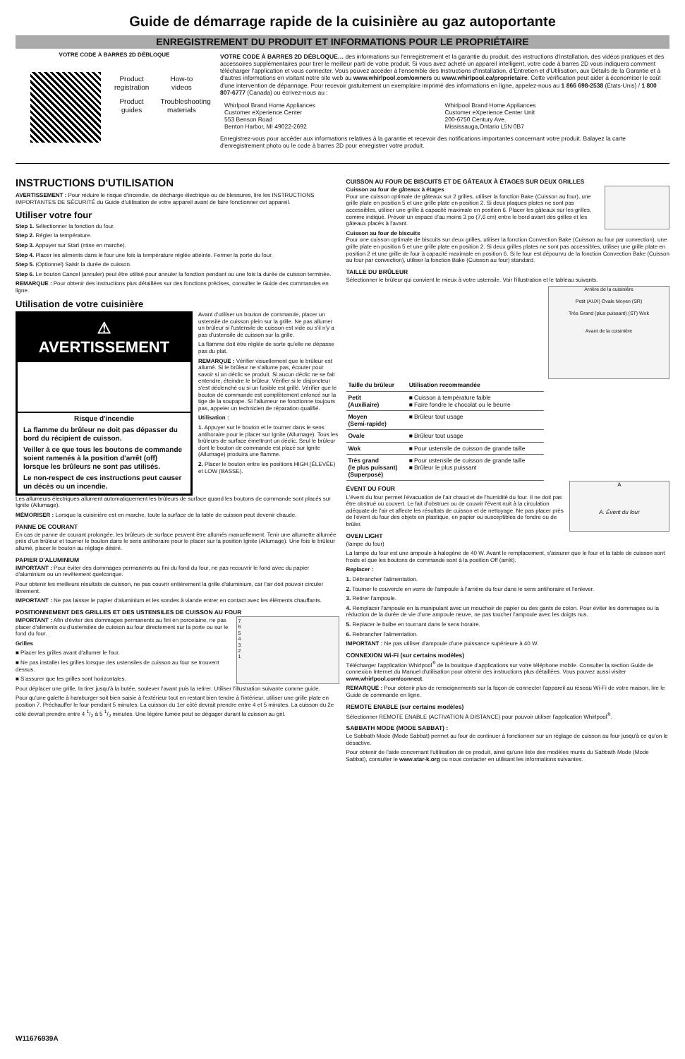Guide de démarrage rapide de la cuisinière au gaz autoportante
ENREGISTREMENT DU PRODUIT ET INFORMATIONS POUR LE PROPRIÉTAIRE
VOTRE CODE À BARRES 2D DÉBLOQUE
Product registration
How-to videos
Product guides
Troubleshooting materials
VOTRE CODE À BARRES 2D DÉBLOQUE… des informations sur l'enregistrement et la garantie du produit, des instructions d'installation, des vidéos pratiques et des accessoires supplémentaires pour tirer le meilleur parti de votre produit. Si vous avez acheté un appareil intelligent, votre code à barres 2D vous indiquera comment télécharger l'application et vous connecter. Vous pouvez accéder à l'ensemble des Instructions d'Installation, d'Entretien et d'Utilisation, aux Détails de la Garantie et à d'autres informations en visitant notre site web au www.whirlpool.com/owners ou www.whirlpool.ca/proprietaire. Cette vérification peut aider à économiser le coût d'une intervention de dépannage. Pour recevoir gratuitement un exemplaire imprimé des informations en ligne, appelez-nous au 1 866 698-2538 (États-Unis) / 1 800 807-6777 (Canada) ou écrivez-nous au :
Whirlpool Brand Home Appliances
Customer eXperience Center
553 Benson Road
Benton Harbor, MI 49022-2692
Whirlpool Brand Home Appliances
Customer eXperience Center Unit
200-6750 Century Ave.
Mississauga,Ontario L5N 0B7
Enregistrez-vous pour accéder aux informations relatives à la garantie et recevoir des notifications importantes concernant votre produit. Balayez la carte d'enregistrement photo ou le code à barres 2D pour enregistrer votre produit.
INSTRUCTIONS D'UTILISATION
AVERTISSEMENT : Pour réduire le risque d'incendie, de décharge électrique ou de blessures, lire les INSTRUCTIONS IMPORTANTES DE SÉCURITÉ du Guide d'utilisation de votre appareil avant de faire fonctionner cet appareil.
Utiliser votre four
Step 1. Sélectionner la fonction du four.
Step 2. Régler la température.
Step 3. Appuyer sur Start (mise en marche).
Step 4. Placer les aliments dans le four une fois la température réglée atteinte. Fermer la porte du four.
Step 5. (Optionnel) Saisir la durée de cuisson.
Step 6. Le bouton Cancel (annuler) peut être utilisé pour annuler la fonction pendant ou une fois la durée de cuisson terminée.
REMARQUE : Pour obtenir des instructions plus détaillées sur des fonctions précises, consulter le Guide des commandes en ligne.
Utilisation de votre cuisinière
⚠
AVERTISSEMENT
Risque d'incendie
La flamme du brûleur ne doit pas dépasser du bord du récipient de cuisson.
Veiller à ce que tous les boutons de commande soient ramenés à la position d'arrêt (off) lorsque les brûleurs ne sont pas utilisés.
Le non-respect de ces instructions peut causer un décès ou un incendie.
Avant d'utiliser un bouton de commande, placer un ustensile de cuisson plein sur la grille. Ne pas allumer un brûleur si l'ustensile de cuisson est vide ou s'il n'y a pas d'ustensile de cuisson sur la grille.
La flamme doit être réglée de sorte qu'elle ne dépasse pas du plat.
REMARQUE : Vérifier visuellement que le brûleur est allumé. Si le brûleur ne s'allume pas, écouter pour savoir si un déclic se produit. Si aucun déclic ne se fait entendre, éteindre le brûleur. Vérifier si le disjoncteur s'est déclenché ou si un fusible est grillé. Vérifier que le bouton de commande est complètement enfoncé sur la tige de la soupape. Si l'allumeur ne fonctionne toujours pas, appeler un technicien de réparation qualifié.
Utilisation :
1. Appuyer sur le bouton et le tourner dans le sens antihoraire pour le placer sur Ignite (Allumage). Tous les brûleurs de surface émettront un déclic. Seul le brûleur dont le bouton de commande est placé sur Ignite (Allumage) produira une flamme.
2. Placer le bouton entre les positions HIGH (ÉLEVÉE) et LOW (BASSE).
Les allumeurs électriques allument automatiquement les brûleurs de surface quand les boutons de commande sont placés sur Ignite (Allumage).
MÉMORISER : Lorsque la cuisinière est en marche, toute la surface de la table de cuisson peut devenir chaude.
PANNE DE COURANT
En cas de panne de courant prolongée, les brûleurs de surface peuvent être allumés manuellement. Tenir une allumette allumée près d'un brûleur et tourner le bouton dans le sens antihoraire pour le placer sur la position Ignite (Allumage). Une fois le brûleur allumé, placer le bouton au réglage désiré.
PAPIER D'ALUMINIUM
IMPORTANT : Pour éviter des dommages permanents au fini du fond du four, ne pas recouvrir le fond avec du papier d'aluminium ou un revêtement quelconque.
Pour obtenir les meilleurs résultats de cuisson, ne pas couvrir entièrement la grille d'aluminium, car l'air doit pouvoir circuler librement.
IMPORTANT : Ne pas laisser le papier d'aluminium et les sondes à viande entrer en contact avec les éléments chauffants.
POSITIONNEMENT DES GRILLES ET DES USTENSILES DE CUISSON AU FOUR
7
6
5
4
3
2
1
IMPORTANT : Afin d'éviter des dommages permanents au fini en porcelaine, ne pas placer d'aliments ou d'ustensiles de cuisson au four directement sur la porte ou sur le fond du four.
Grilles
■ Placer les grilles avant d'allumer le four.
■ Ne pas installer les grilles lorsque des ustensiles de cuisson au four se trouvent dessus.
■ S'assurer que les grilles sont horizontales.
Pour déplacer une grille, la tirer jusqu'à la butée, soulever l'avant puis la retirer. Utiliser l'illustration suivante comme guide.
Pour qu'une galette à hamburger soit bien saisie à l'extérieur tout en restant bien tendre à l'intérieur, utiliser une grille plate en position 7. Préchauffer le four pendant 5 minutes. La cuisson du 1er côté devrait prendre entre 4 et 5 minutes. La cuisson du 2e côté devrait prendre entre 4 1/2 à 5 1/2 minutes. Une légère fumée peut se dégager durant la cuisson au gril.
CUISSON AU FOUR DE BISCUITS ET DE GÂTEAUX À ÉTAGES SUR DEUX GRILLES
Cuisson au four de gâteaux à étages
Pour une cuisson optimale de gâteaux sur 2 grilles, utiliser la fonction Bake (Cuisson au four), une grille plate en position 5 et une grille plate en position 2. Si deux plaques plates ne sont pas accessibles, utiliser une grille à capacité maximale en position 6. Placer les gâteaux sur les grilles, comme indiqué. Prévoir un espace d'au moins 3 po (7,6 cm) entre le bord avant des grilles et les gâteaux placés à l'avant.
Cuisson au four de biscuits
Pour une cuisson optimale de biscuits sur deux grilles, utiliser la fonction Convection Bake (Cuisson au four par convection), une grille plate en position 5 et une grille plate en position 2. Si deux grilles plates ne sont pas accessibles, utiliser une grille plate en position 2 et une grille de four à capacité maximale en position 6. Si le four est dépourvu de la fonction Convection Bake (Cuisson au four par convection), utiliser la fonction Bake (Cuisson au four) standard.
TAILLE DU BRÛLEUR
Sélectionner le brûleur qui convient le mieux à votre ustensile. Voir l'illustration et le tableau suivants.
Arrière de la cuisinière
Petit (AUX) Ovale Moyen (SR)
Très Grand (plus puissant) (ST) Wok
Avant de la cuisinière
| Taille du brûleur | Utilisation recommandée |
| --- | --- |
| Petit (Auxiliaire) | ■ Cuisson à température faible ■ Faire fondre le chocolat ou le beurre |
| Moyen (Semi-rapide) | ■ Brûleur tout usage |
| Ovale | ■ Brûleur tout usage |
| Wok | ■ Pour ustensile de cuisson de grande taille |
| Très grand (le plus puissant) (Superposé) | ■ Pour ustensile de cuisson de grande taille ■ Brûleur le plus puissant |
A
A. Évent du four
ÉVENT DU FOUR
L'évent du four permet l'évacuation de l'air chaud et de l'humidité du four. Il ne doit pas être obstrué ou couvert. Le fait d'obstruer ou de couvrir l'évent nuit à la circulation adéquate de l'air et affecte les résultats de cuisson et de nettoyage. Ne pas placer près de l'évent du four des objets en plastique, en papier ou susceptibles de fondre ou de brûler.
OVEN LIGHT
(lampe du four)
La lampe du four est une ampoule à halogène de 40 W. Avant le remplacement, s'assurer que le four et la table de cuisson sont froids et que les boutons de commande sont à la position Off (arrêt).
Replacer :
1. Débrancher l'alimentation.
2. Tourner le couvercle en verre de l'ampoule à l'arrière du four dans le sens antihoraire et l'enlever.
3. Retirer l'ampoule.
4. Remplacer l'ampoule en la manipulant avec un mouchoir de papier ou des gants de coton. Pour éviter les dommages ou la réduction de la durée de vie d'une ampoule neuve, ne pas toucher l'ampoule avec les doigts nus.
5. Replacer le bulbe en tournant dans le sens horaire.
6. Rebrancher l'alimentation.
IMPORTANT : Ne pas utiliser d'ampoule d'une puissance supérieure à 40 W.
CONNEXION Wi-Fi (sur certains modèles)
Télécharger l'application Whirlpool<sup>®</sup> de la boutique d'applications sur votre téléphone mobile. Consulter la section Guide de connexion Internet du Manuel d'utilisation pour obtenir des instructions plus détaillées. Vous pouvez aussi visiter www.whirlpool.com/connect.
REMARQUE : Pour obtenir plus de renseignements sur la façon de connecter l'appareil au réseau Wi-Fi de votre maison, lire le Guide de commande en ligne.
REMOTE ENABLE (sur certains modèles)
Sélectionner REMOTE ENABLE (ACTIVATION À DISTANCE) pour pouvoir utiliser l'application Whirlpool<sup>®</sup>.
SABBATH MODE (MODE SABBAT) :
Le Sabbath Mode (Mode Sabbat) permet au four de continuer à fonctionner sur un réglage de cuisson au four jusqu'à ce qu'on le désactive.
Pour obtenir de l'aide concernant l'utilisation de ce produit, ainsi qu'une liste des modèles munis du Sabbath Mode (Mode Sabbat), consulter le www.star-k.org ou nous contacter en utilisant les informations suivantes.
W11676939A